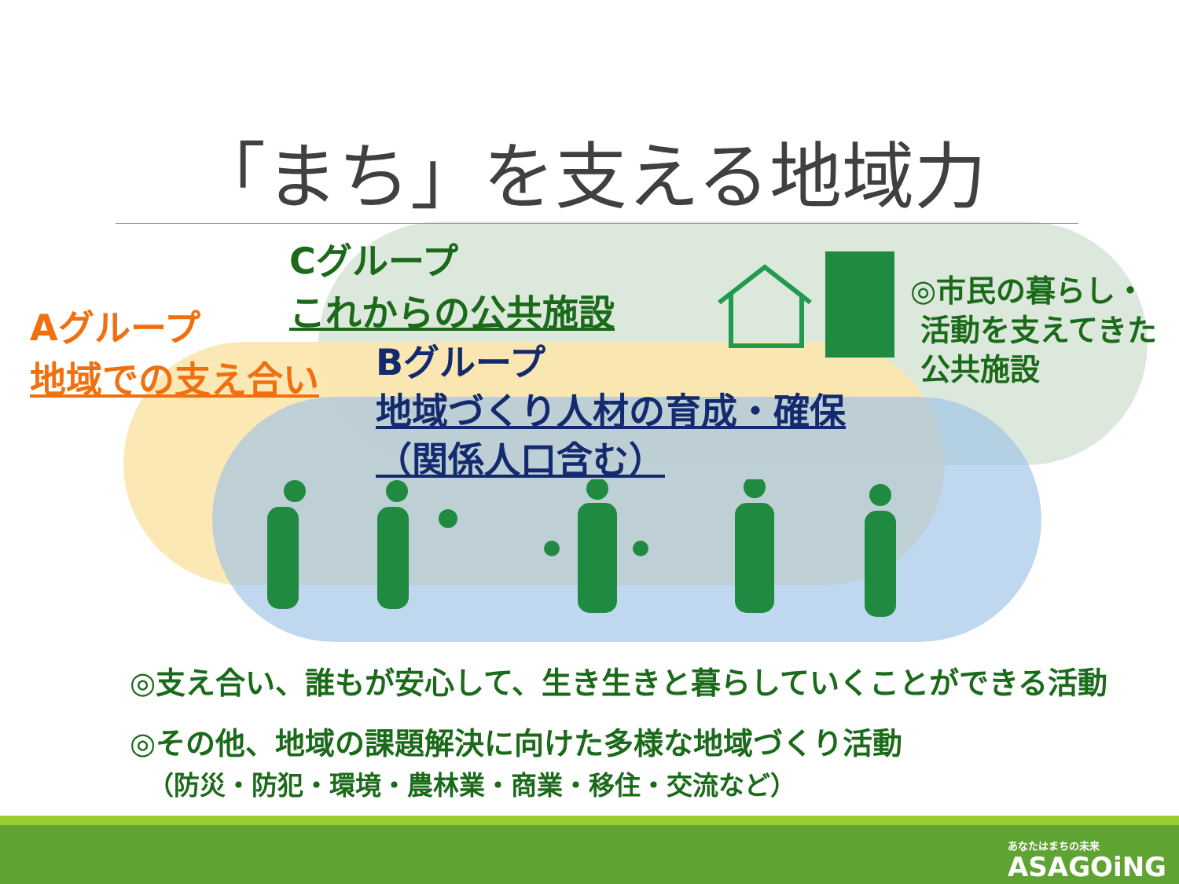「まち」を支える地域力
Cグループ
これからの公共施設
Aグループ
地域での支え合い
Bグループ
地域づくり人材の育成・確保
（関係人口含む）
◎市民の暮らし・
活動を支えてきた
公共施設
◎支え合い、誰もが安心して、生き生きと暮らしていくことができる活動
◎その他、地域の課題解決に向けた多様な地域づくり活動
（防災・防犯・環境・農林業・商業・移住・交流など）
あなたはまちの未来
ASAGOiNG